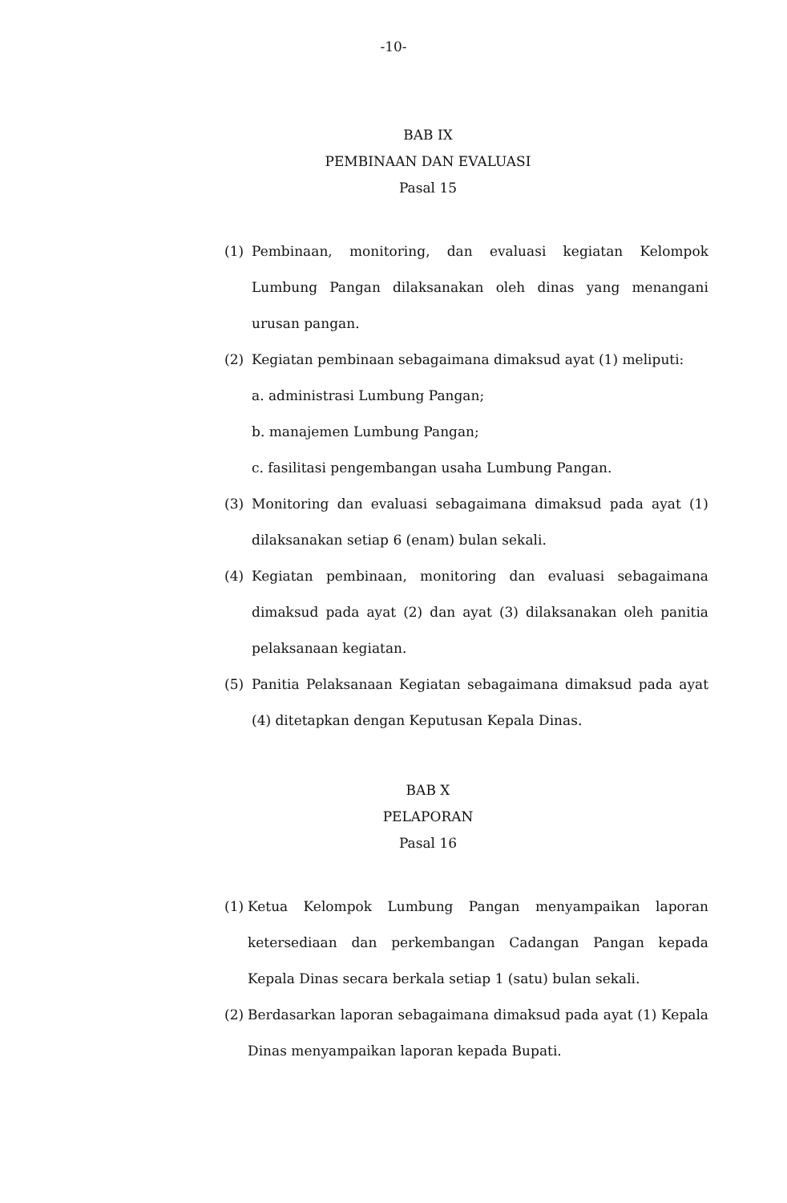-10-
BAB IX
PEMBINAAN DAN EVALUASI
Pasal 15
(1) Pembinaan, monitoring, dan evaluasi kegiatan Kelompok Lumbung Pangan dilaksanakan oleh dinas yang menangani urusan pangan.
(2) Kegiatan pembinaan sebagaimana dimaksud ayat (1) meliputi:
a. administrasi Lumbung Pangan;
b. manajemen Lumbung Pangan;
c. fasilitasi pengembangan usaha Lumbung Pangan.
(3) Monitoring dan evaluasi sebagaimana dimaksud pada ayat (1) dilaksanakan setiap 6 (enam) bulan sekali.
(4) Kegiatan pembinaan, monitoring dan evaluasi sebagaimana dimaksud pada ayat (2) dan ayat (3) dilaksanakan oleh panitia pelaksanaan kegiatan.
(5) Panitia Pelaksanaan Kegiatan sebagaimana dimaksud pada ayat (4) ditetapkan dengan Keputusan Kepala Dinas.
BAB X
PELAPORAN
Pasal 16
(1) Ketua Kelompok Lumbung Pangan menyampaikan laporan ketersediaan dan perkembangan Cadangan Pangan kepada Kepala Dinas secara berkala setiap 1 (satu) bulan sekali.
(2) Berdasarkan laporan sebagaimana dimaksud pada ayat (1) Kepala Dinas menyampaikan laporan kepada Bupati.